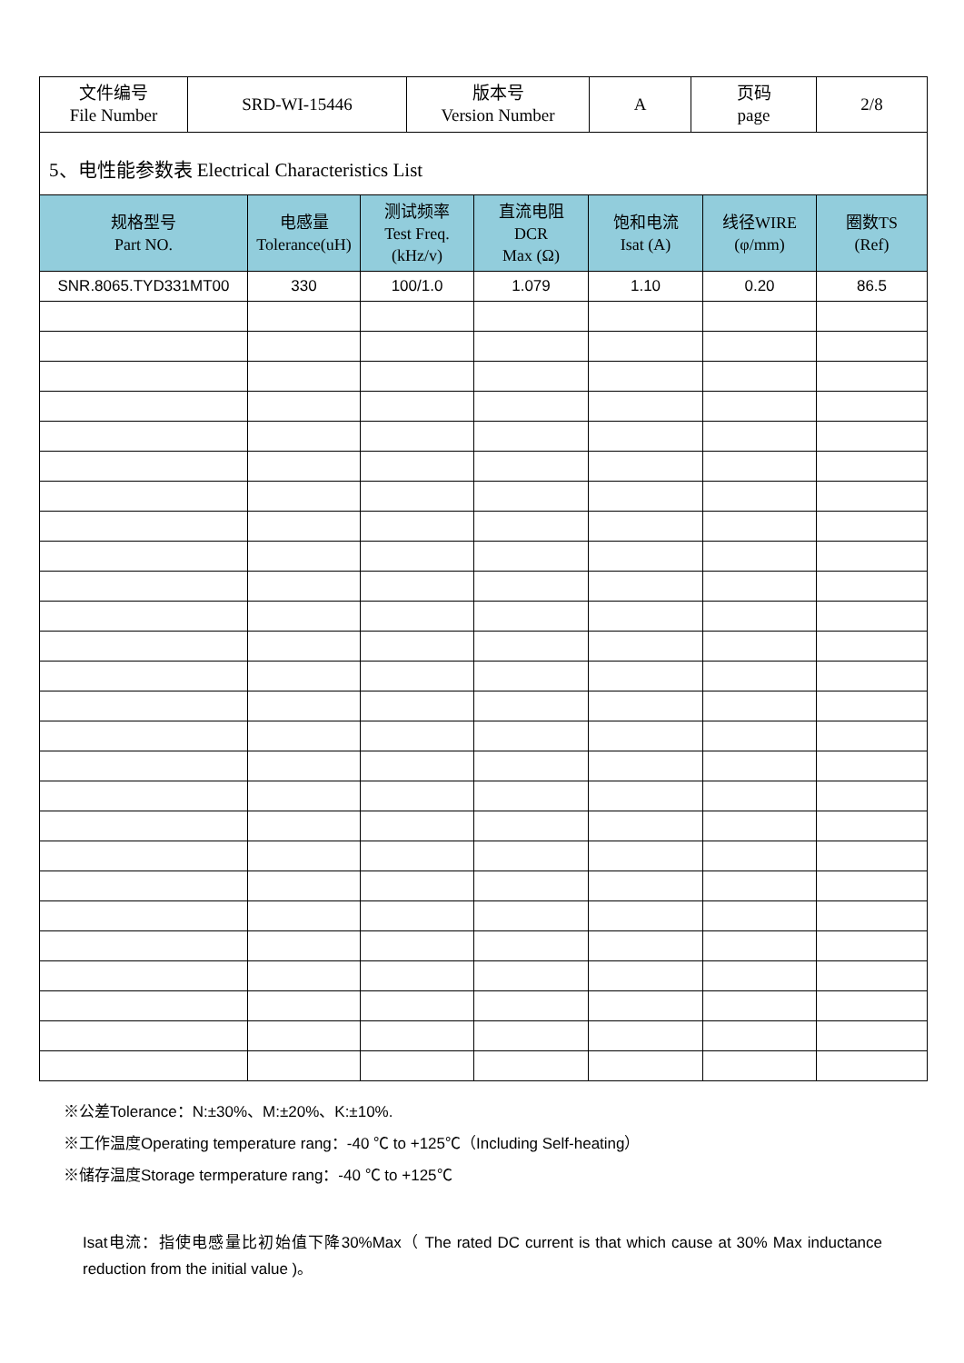| 文件编号 File Number | SRD-WI-15446 | 版本号 Version Number | A | 页码 page | 2/8 |
| 5、电性能参数表 Electrical Characteristics List | | | | | |
| 规格型号 Part NO. | 电感量 Tolerance(uH) | 测试频率 Test Freq. (kHz/v) | 直流电阻 DCR Max (Ω) | 饱和电流 Isat (A) | 线径WIRE (φ/mm) | 圈数TS (Ref) |
| --- | --- | --- | --- | --- | --- | --- |
| SNR.8065.TYD331MT00 | 330 | 100/1.0 | 1.079 | 1.10 | 0.20 | 86.5 |
※公差Tolerance：N:±30%、M:±20%、K:±10%.
※工作温度Operating temperature rang：-40 ℃ to +125℃（Including Self-heating）
※储存温度Storage termperature rang：-40 ℃ to +125℃
Isat电流：指使电感量比初始值下降30%Max（ The rated DC current is that which cause at 30% Max inductance reduction from the initial value )。